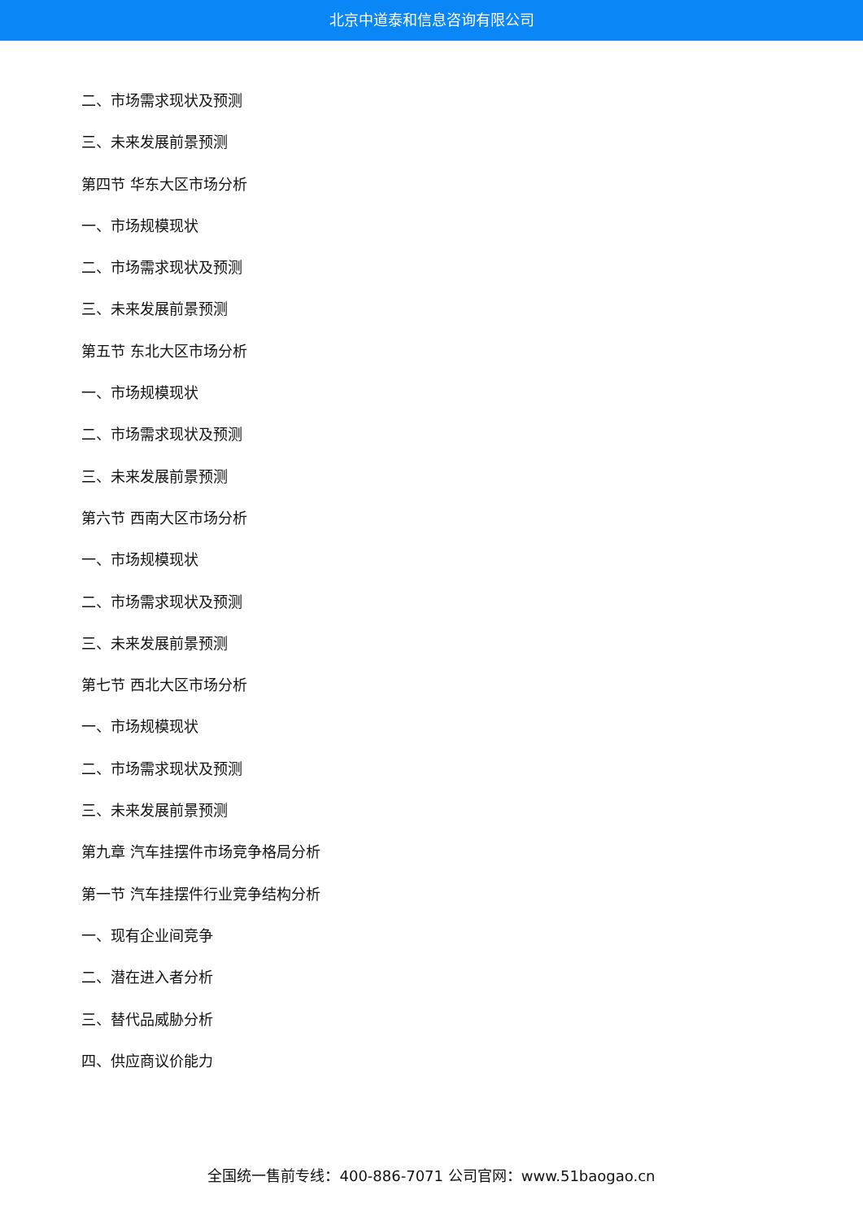北京中道泰和信息咨询有限公司
二、市场需求现状及预测
三、未来发展前景预测
第四节 华东大区市场分析
一、市场规模现状
二、市场需求现状及预测
三、未来发展前景预测
第五节 东北大区市场分析
一、市场规模现状
二、市场需求现状及预测
三、未来发展前景预测
第六节 西南大区市场分析
一、市场规模现状
二、市场需求现状及预测
三、未来发展前景预测
第七节 西北大区市场分析
一、市场规模现状
二、市场需求现状及预测
三、未来发展前景预测
第九章 汽车挂摆件市场竞争格局分析
第一节 汽车挂摆件行业竞争结构分析
一、现有企业间竞争
二、潜在进入者分析
三、替代品威胁分析
四、供应商议价能力
全国统一售前专线：400-886-7071 公司官网：www.51baogao.cn